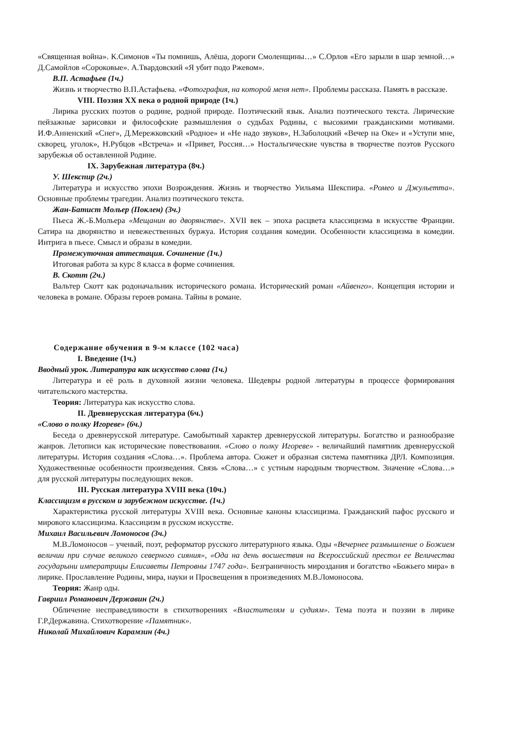«Священная война». К.Симонов «Ты помнишь, Алёша, дороги Смоленщины…» С.Орлов «Его зарыли в шар земной…» Д.Самойлов «Сороковые». А.Твардовский «Я убит подо Ржевом».
В.П. Астафьев (1ч.)
Жизнь и творчество В.П.Астафьева. «Фотография, на которой меня нет». Проблемы рассказа. Память в рассказе.
VIII. Поэзия XX века о родной природе (1ч.)
Лирика русских поэтов о родине, родной природе. Поэтический язык. Анализ поэтического текста. Лирические пейзажные зарисовки и философские размышления о судьбах Родины, с высокими гражданскими мотивами. И.Ф.Анненский «Снег», Д.Мережковский «Родное» и «Не надо звуков», Н.Заболоцкий «Вечер на Оке» и «Уступи мне, скворец, уголок», Н.Рубцов «Встреча» и «Привет, Россия…» Ностальгические чувства в творчестве поэтов Русского зарубежья об оставленной Родине.
IX. Зарубежная литература (8ч.)
У. Шекспир (2ч.)
Литература и искусство эпохи Возрождения. Жизнь и творчество Уильяма Шекспира. «Ромео и Джульетта». Основные проблемы трагедии. Анализ поэтического текста.
Жан-Батист Мольер (Поклен) (3ч.)
Пьеса Ж.-Б.Мольера «Мещанин во дворянстве». XVII век – эпоха расцвета классицизма в искусстве Франции. Сатира на дворянство и невежественных буржуа. История создания комедии. Особенности классицизма в комедии. Интрига в пьесе. Смысл и образы в комедии.
Промежуточная аттестация. Сочинение (1ч.)
Итоговая работа за курс 8 класса в форме сочинения.
В. Скотт (2ч.)
Вальтер Скотт как родоначальник исторического романа. Исторический роман «Айвенго». Концепция истории и человека в романе. Образы героев романа. Тайны в романе.
Содержание обучения в 9-м классе (102 часа)
I. Введение (1ч.)
Вводный урок. Литература как искусство слова (1ч.)
Литература и её роль в духовной жизни человека. Шедевры родной литературы в процессе формирования читательского мастерства.
Теория: Литература как искусство слова.
II. Древнерусская литература (6ч.)
«Слово о полку Игореве» (6ч.)
Беседа о древнерусской литературе. Самобытный характер древнерусской литературы. Богатство и разнообразие жанров. Летописи как исторические повествования. «Слово о полку Игореве» - величайший памятник древнерусской литературы. История создания «Слова…». Проблема автора. Сюжет и образная система памятника ДРЛ. Композиция. Художественные особенности произведения. Связь «Слова…» с устным народным творчеством. Значение «Слова…» для русской литературы последующих веков.
III. Русская литература XVIII века (10ч.)
Классицизм в русском и зарубежном искусстве. (1ч.)
Характеристика русской литературы XVIII века. Основные каноны классицизма. Гражданский пафос русского и мирового классицизма. Классицизм в русском искусстве.
Михаил Васильевич Ломоносов (3ч.)
М.В.Ломоносов – ученый, поэт, реформатор русского литературного языка. Оды «Вечернее размышление о Божием величии при случае великого северного сияния», «Ода на день восшествия на Всероссийский престол ее Величества государыни императрицы Елисаветы Петровны 1747 года». Безграничность мироздания и богатство «Божьего мира» в лирике. Прославление Родины, мира, науки и Просвещения в произведениях М.В.Ломоносова.
Теория: Жанр оды.
Гавриил Романович Державин (2ч.)
Обличение несправедливости в стихотворениях «Властителям и судиям». Тема поэта и поэзии в лирике Г.Р.Державина. Стихотворение «Памятник».
Николай Михайлович Карамзин (4ч.)